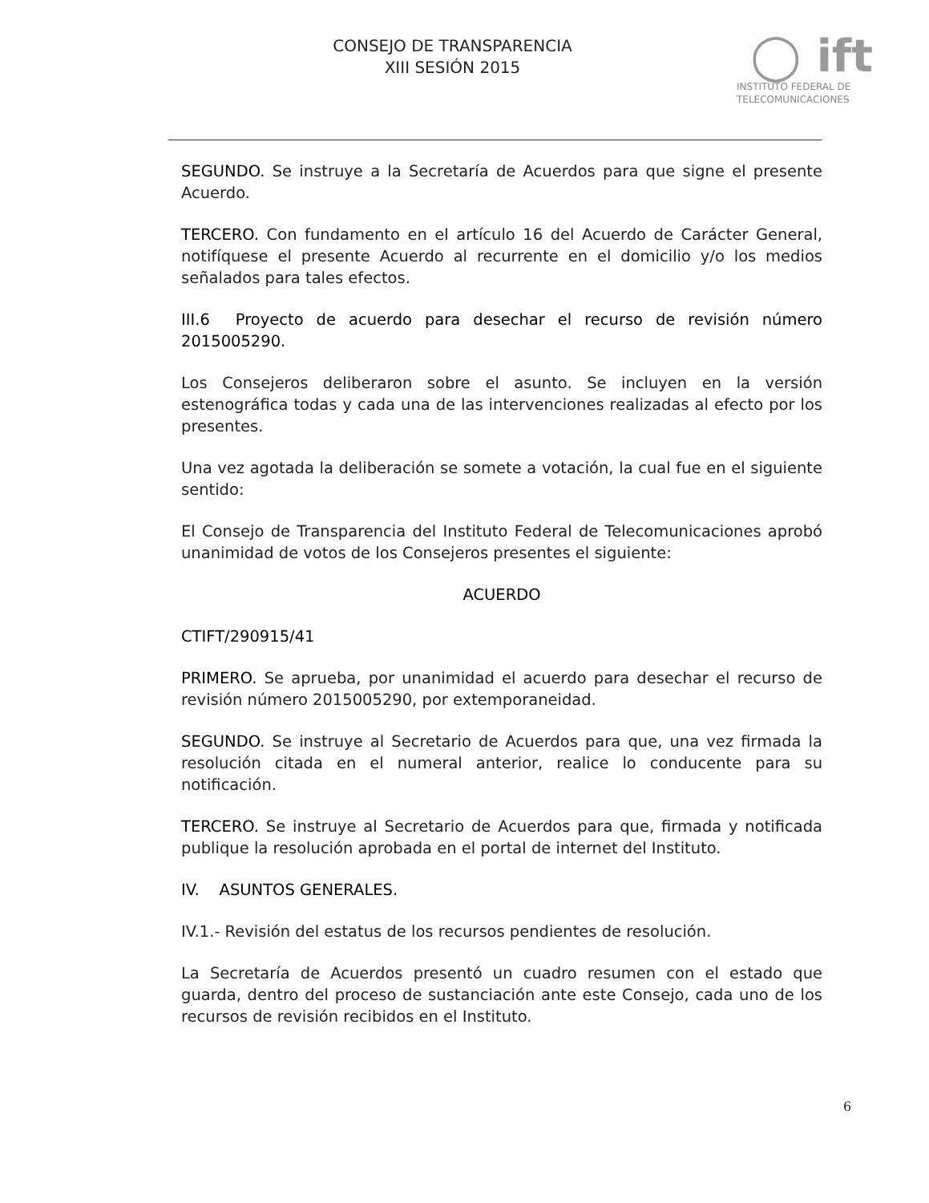CONSEJO DE TRANSPARENCIA
XIII SESIÓN 2015
◯ ift
INSTITUTO FEDERAL DE
TELECOMUNICACIONES
SEGUNDO. Se instruye a la Secretaría de Acuerdos para que signe el presente Acuerdo.
TERCERO. Con fundamento en el artículo 16 del Acuerdo de Carácter General, notifíquese el presente Acuerdo al recurrente en el domicilio y/o los medios señalados para tales efectos.
III.6 Proyecto de acuerdo para desechar el recurso de revisión número 2015005290.
Los Consejeros deliberaron sobre el asunto. Se incluyen en la versión estenográfica todas y cada una de las intervenciones realizadas al efecto por los presentes.
Una vez agotada la deliberación se somete a votación, la cual fue en el siguiente sentido:
El Consejo de Transparencia del Instituto Federal de Telecomunicaciones aprobó unanimidad de votos de los Consejeros presentes el siguiente:
ACUERDO
CTIFT/290915/41
PRIMERO. Se aprueba, por unanimidad el acuerdo para desechar el recurso de revisión número 2015005290, por extemporaneidad.
SEGUNDO. Se instruye al Secretario de Acuerdos para que, una vez firmada la resolución citada en el numeral anterior, realice lo conducente para su notificación.
TERCERO. Se instruye al Secretario de Acuerdos para que, firmada y notificada publique la resolución aprobada en el portal de internet del Instituto.
IV. ASUNTOS GENERALES.
IV.1.- Revisión del estatus de los recursos pendientes de resolución.
La Secretaría de Acuerdos presentó un cuadro resumen con el estado que guarda, dentro del proceso de sustanciación ante este Consejo, cada uno de los recursos de revisión recibidos en el Instituto.
6